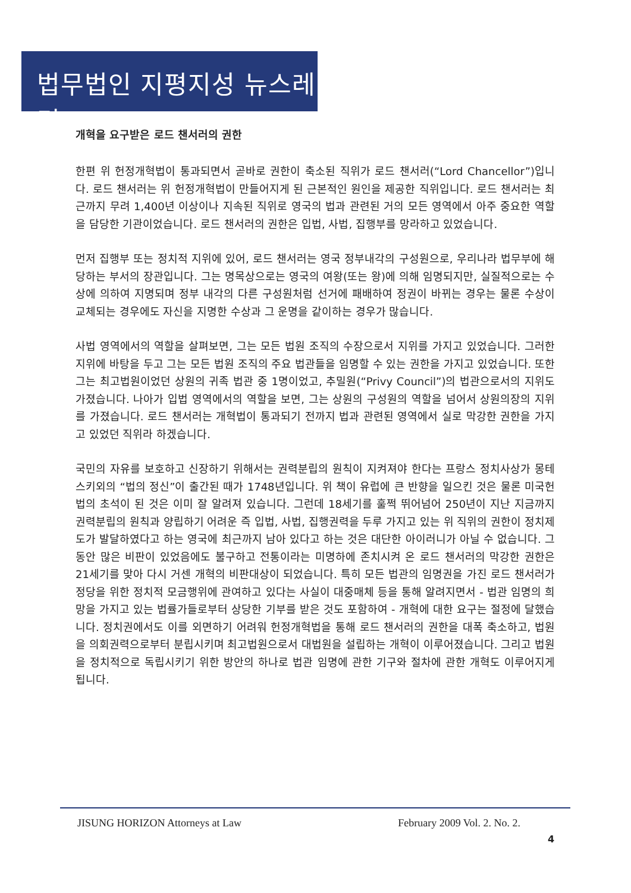법무법인 지평지성 뉴스레터
개혁을 요구받은 로드 챈서러의 권한
한편 위 헌정개혁법이 통과되면서 곧바로 권한이 축소된 직위가 로드 챈서러(“Lord Chancellor”)입니다. 로드 챈서러는 위 헌정개혁법이 만들어지게 된 근본적인 원인을 제공한 직위입니다. 로드 챈서러는 최근까지 무려 1,400년 이상이나 지속된 직위로 영국의 법과 관련된 거의 모든 영역에서 아주 중요한 역할을 담당한 기관이었습니다. 로드 챈서러의 권한은 입법, 사법, 집행부를 망라하고 있었습니다.
먼저 집행부 또는 정치적 지위에 있어, 로드 챈서러는 영국 정부내각의 구성원으로, 우리나라 법무부에 해당하는 부서의 장관입니다. 그는 명목상으로는 영국의 여왕(또는 왕)에 의해 임명되지만, 실질적으로는 수상에 의하여 지명되며 정부 내각의 다른 구성원처럼 선거에 패배하여 정권이 바뀌는 경우는 물론 수상이 교체되는 경우에도 자신을 지명한 수상과 그 운명을 같이하는 경우가 많습니다.
사법 영역에서의 역할을 살펴보면, 그는 모든 법원 조직의 수장으로서 지위를 가지고 있었습니다. 그러한 지위에 바탕을 두고 그는 모든 법원 조직의 주요 법관들을 임명할 수 있는 권한을 가지고 있었습니다. 또한 그는 최고법원이었던 상원의 귀족 법관 중 1명이었고, 추밀원(“Privy Council”)의 법관으로서의 지위도 가졌습니다. 나아가 입법 영역에서의 역할을 보면, 그는 상원의 구성원의 역할을 넘어서 상원의장의 지위를 가졌습니다. 로드 챈서러는 개혁법이 통과되기 전까지 법과 관련된 영역에서 실로 막강한 권한을 가지고 있었던 직위라 하겠습니다.
국민의 자유를 보호하고 신장하기 위해서는 권력분립의 원칙이 지켜져야 한다는 프랑스 정치사상가 몽테스키외의 “법의 정신”이 출간된 때가 1748년입니다. 위 책이 유럽에 큰 반향을 일으킨 것은 물론 미국헌법의 초석이 된 것은 이미 잘 알려져 있습니다. 그런데 18세기를 훌쩍 뛰어넘어 250년이 지난 지금까지 권력분립의 원칙과 양립하기 어려운 즉 입법, 사법, 집행권력을 두루 가지고 있는 위 직위의 권한이 정치제도가 발달하였다고 하는 영국에 최근까지 남아 있다고 하는 것은 대단한 아이러니가 아닐 수 없습니다. 그 동안 많은 비판이 있었음에도 불구하고 전통이라는 미명하에 존치시켜 온 로드 챈서러의 막강한 권한은 21세기를 맞아 다시 거센 개혁의 비판대상이 되었습니다. 특히 모든 법관의 임명권을 가진 로드 챈서러가 정당을 위한 정치적 모금행위에 관여하고 있다는 사실이 대중매체 등을 통해 알려지면서 - 법관 임명의 희망을 가지고 있는 법률가들로부터 상당한 기부를 받은 것도 포함하여 - 개혁에 대한 요구는 절정에 달했습니다. 정치권에서도 이를 외면하기 어려워 헌정개혁법을 통해 로드 챈서러의 권한을 대폭 축소하고, 법원을 의회권력으로부터 분립시키며 최고법원으로서 대법원을 설립하는 개혁이 이루어졌습니다. 그리고 법원을 정치적으로 독립시키기 위한 방안의 하나로 법관 임명에 관한 기구와 절차에 관한 개혁도 이루어지게 됩니다.
JISUNG HORIZON Attorneys at Law February 2009 Vol. 2. No. 2.
4